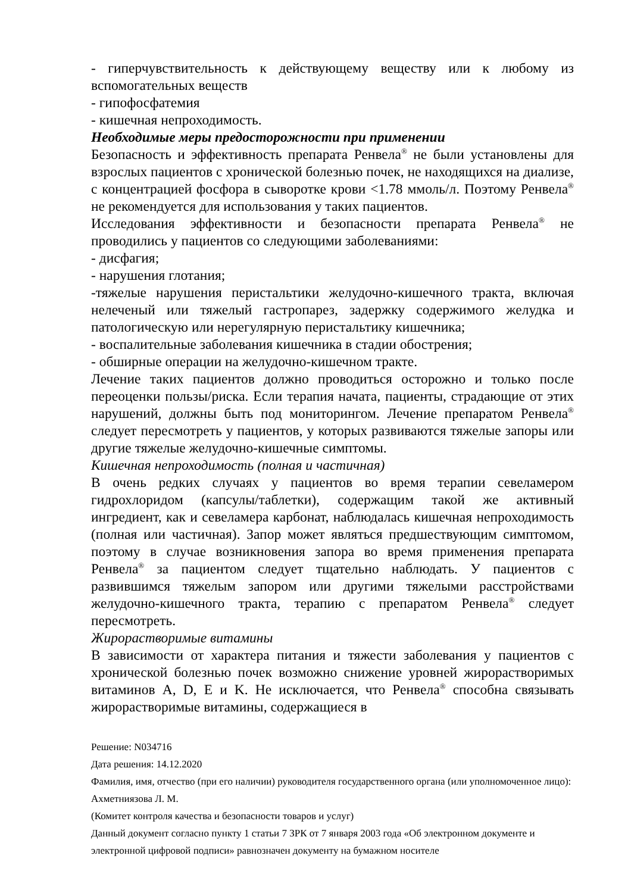- гиперчувствительность к действующему веществу или к любому из вспомогательных веществ
- гипофосфатемия
- кишечная непроходимость.
Необходимые меры предосторожности при применении
Безопасность и эффективность препарата Ренвела<sup>®</sup> не были установлены для взрослых пациентов с хронической болезнью почек, не находящихся на диализе, с концентрацией фосфора в сыворотке крови <1.78 ммоль/л. Поэтому Ренвела<sup>®</sup> не рекомендуется для использования у таких пациентов.
Исследования эффективности и безопасности препарата Ренвела<sup>®</sup> не проводились у пациентов со следующими заболеваниями:
- дисфагия;
- нарушения глотания;
-тяжелые нарушения перистальтики желудочно-кишечного тракта, включая нелеченый или тяжелый гастропарез, задержку содержимого желудка и патологическую или нерегулярную перистальтику кишечника;
- воспалительные заболевания кишечника в стадии обострения;
- обширные операции на желудочно-кишечном тракте.
Лечение таких пациентов должно проводиться осторожно и только после переоценки пользы/риска. Если терапия начата, пациенты, страдающие от этих нарушений, должны быть под мониторингом. Лечение препаратом Ренвела<sup>®</sup> следует пересмотреть у пациентов, у которых развиваются тяжелые запоры или другие тяжелые желудочно-кишечные симптомы.
Кишечная непроходимость (полная и частичная)
В очень редких случаях у пациентов во время терапии севеламером гидрохлоридом (капсулы/таблетки), содержащим такой же активный ингредиент, как и севеламера карбонат, наблюдалась кишечная непроходимость (полная или частичная). Запор может являться предшествующим симптомом, поэтому в случае возникновения запора во время применения препарата Ренвела<sup>®</sup> за пациентом следует тщательно наблюдать. У пациентов с развившимся тяжелым запором или другими тяжелыми расстройствами желудочно-кишечного тракта, терапию с препаратом Ренвела<sup>®</sup> следует пересмотреть.
Жирорастворимые витамины
В зависимости от характера питания и тяжести заболевания у пациентов с хронической болезнью почек возможно снижение уровней жирорастворимых витаминов A, D, E и K. Не исключается, что Ренвела<sup>®</sup> способна связывать жирорастворимые витамины, содержащиеся в
Решение: N034716
Дата решения: 14.12.2020
Фамилия, имя, отчество (при его наличии) руководителя государственного органа (или уполномоченное лицо): Ахметниязова Л. М.
(Комитет контроля качества и безопасности товаров и услуг)
Данный документ согласно пункту 1 статьи 7 ЗРК от 7 января 2003 года «Об электронном документе и электронной цифровой подписи» равнозначен документу на бумажном носителе